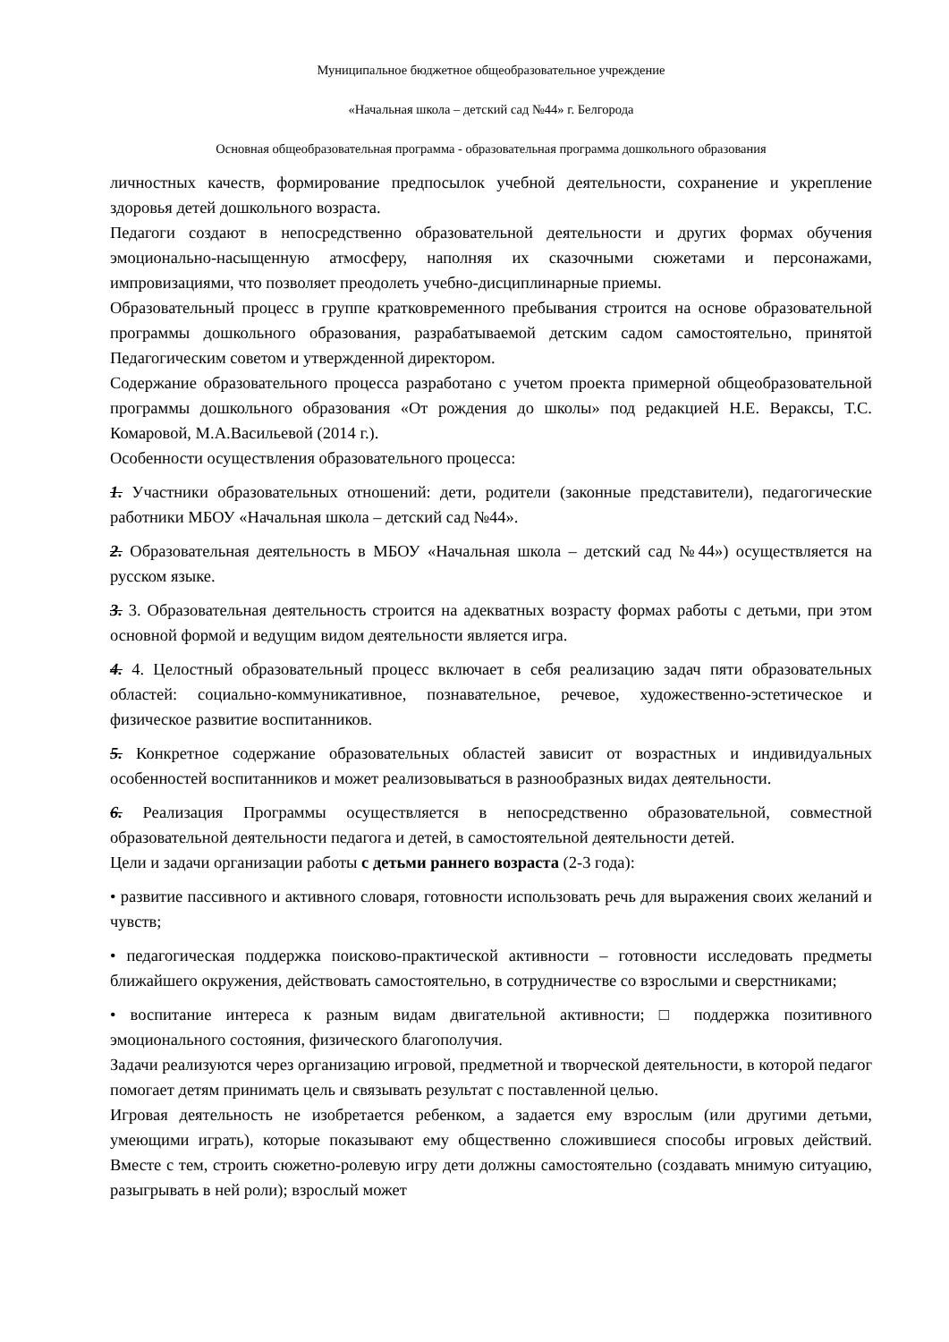Муниципальное бюджетное общеобразовательное учреждение
«Начальная школа – детский сад №44» г. Белгорода
Основная общеобразовательная программа - образовательная программа дошкольного образования
личностных качеств, формирование предпосылок учебной деятельности, сохранение и укрепление здоровья детей дошкольного возраста.
Педагоги создают в непосредственно образовательной деятельности и других формах обучения эмоционально-насыщенную атмосферу, наполняя их сказочными сюжетами и персонажами, импровизациями, что позволяет преодолеть учебно-дисциплинарные приемы.
Образовательный процесс в группе кратковременного пребывания строится на основе образовательной программы дошкольного образования, разрабатываемой детским садом самостоятельно, принятой Педагогическим советом и утвержденной директором.
Содержание образовательного процесса разработано с учетом проекта примерной общеобразовательной программы дошкольного образования «От рождения до школы» под редакцией Н.Е. Вераксы, Т.С. Комаровой, М.А.Васильевой (2014 г.).
Особенности осуществления образовательного процесса:
1. Участники образовательных отношений: дети, родители (законные представители), педагогические работники МБОУ «Начальная школа – детский сад №44».
2. Образовательная деятельность в МБОУ «Начальная школа – детский сад №44») осуществляется на русском языке.
3. 3. Образовательная деятельность строится на адекватных возрасту формах работы с детьми, при этом основной формой и ведущим видом деятельности является игра.
4. 4. Целостный образовательный процесс включает в себя реализацию задач пяти образовательных областей: социально-коммуникативное, познавательное, речевое, художественно-эстетическое и физическое развитие воспитанников.
5. Конкретное содержание образовательных областей зависит от возрастных и индивидуальных особенностей воспитанников и может реализовываться в разнообразных видах деятельности.
6. Реализация Программы осуществляется в непосредственно образовательной, совместной образовательной деятельности педагога и детей, в самостоятельной деятельности детей.
Цели и задачи организации работы с детьми раннего возраста (2-3 года):
• развитие пассивного и активного словаря, готовности использовать речь для выражения своих желаний и чувств;
• педагогическая поддержка поисково-практической активности – готовности исследовать предметы ближайшего окружения, действовать самостоятельно, в сотрудничестве со взрослыми и сверстниками;
• воспитание интереса к разным видам двигательной активности; □ поддержка позитивного эмоционального состояния, физического благополучия.
Задачи реализуются через организацию игровой, предметной и творческой деятельности, в которой педагог помогает детям принимать цель и связывать результат с поставленной целью.
Игровая деятельность не изобретается ребенком, а задается ему взрослым (или другими детьми, умеющими играть), которые показывают ему общественно сложившиеся способы игровых действий. Вместе с тем, строить сюжетно-ролевую игру дети должны самостоятельно (создавать мнимую ситуацию, разыгрывать в ней роли); взрослый может